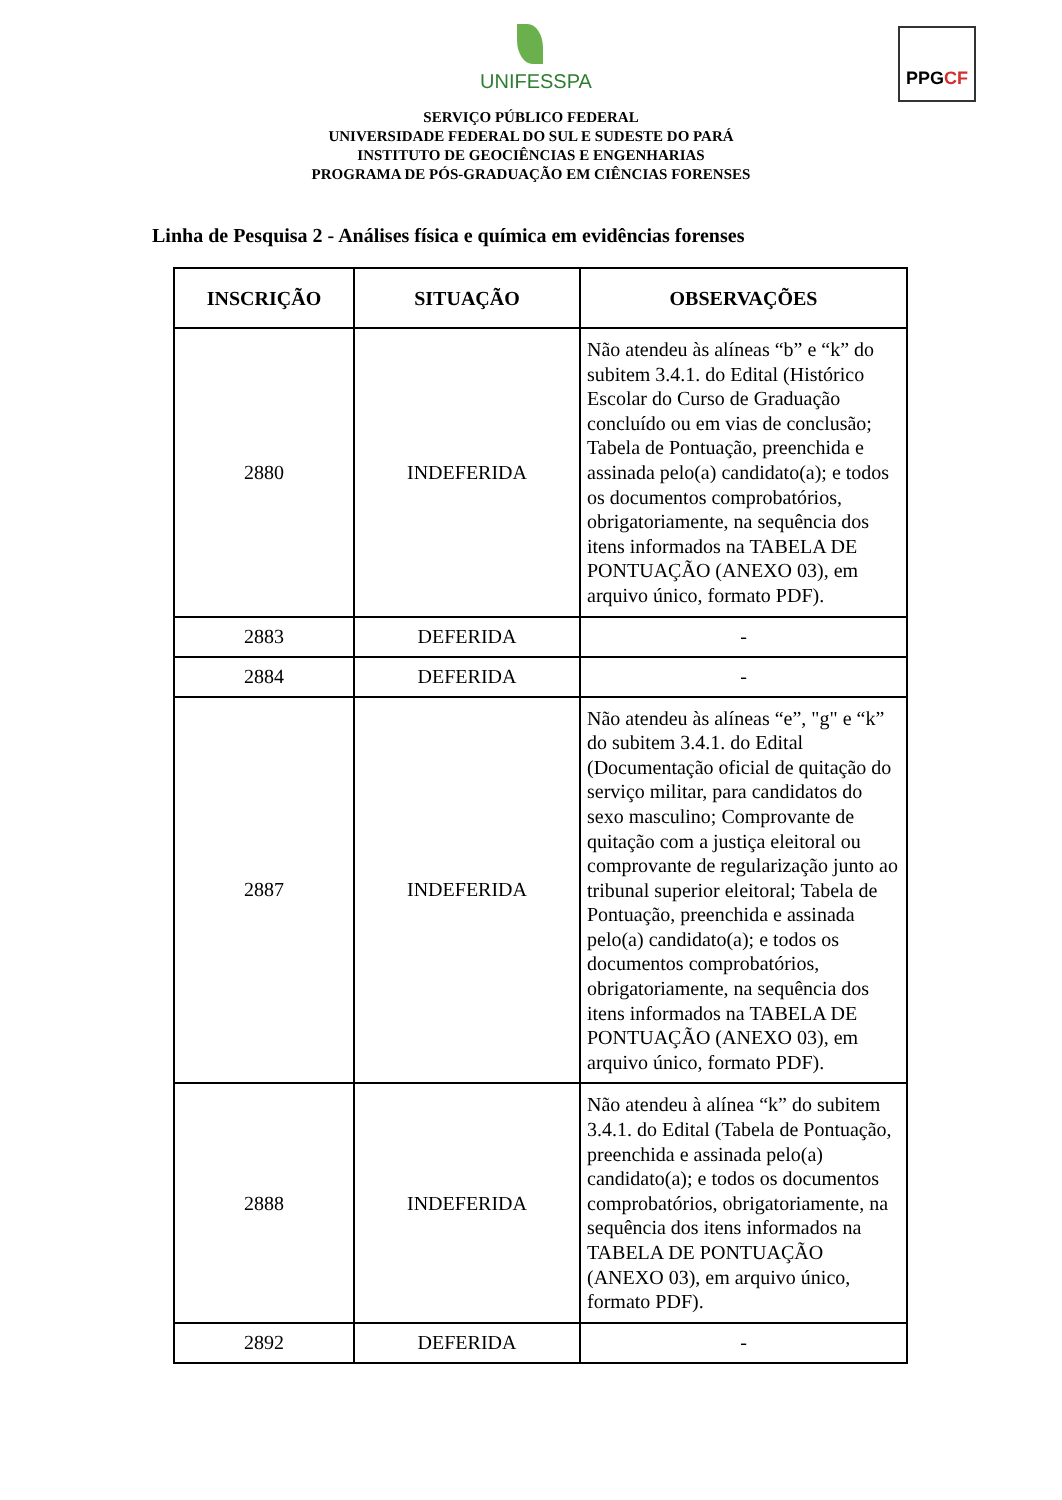UNIFESSPA
PPGCF
SERVIÇO PÚBLICO FEDERAL
UNIVERSIDADE FEDERAL DO SUL E SUDESTE DO PARÁ
INSTITUTO DE GEOCIÊNCIAS E ENGENHARIAS
PROGRAMA DE PÓS-GRADUAÇÃO EM CIÊNCIAS FORENSES
Linha de Pesquisa 2 - Análises física e química em evidências forenses
| INSCRIÇÃO | SITUAÇÃO | OBSERVAÇÕES |
| --- | --- | --- |
| 2880 | INDEFERIDA | Não atendeu às alíneas “b” e “k” do subitem 3.4.1. do Edital (Histórico Escolar do Curso de Graduação concluído ou em vias de conclusão; Tabela de Pontuação, preenchida e assinada pelo(a) candidato(a); e todos os documentos comprobatórios, obrigatoriamente, na sequência dos itens informados na TABELA DE PONTUAÇÃO (ANEXO 03), em arquivo único, formato PDF). |
| 2883 | DEFERIDA | - |
| 2884 | DEFERIDA | - |
| 2887 | INDEFERIDA | Não atendeu às alíneas “e”, "g" e “k” do subitem 3.4.1. do Edital (Documentação oficial de quitação do serviço militar, para candidatos do sexo masculino; Comprovante de quitação com a justiça eleitoral ou comprovante de regularização junto ao tribunal superior eleitoral; Tabela de Pontuação, preenchida e assinada pelo(a) candidato(a); e todos os documentos comprobatórios, obrigatoriamente, na sequência dos itens informados na TABELA DE PONTUAÇÃO (ANEXO 03), em arquivo único, formato PDF). |
| 2888 | INDEFERIDA | Não atendeu à alínea “k” do subitem 3.4.1. do Edital (Tabela de Pontuação, preenchida e assinada pelo(a) candidato(a); e todos os documentos comprobatórios, obrigatoriamente, na sequência dos itens informados na TABELA DE PONTUAÇÃO (ANEXO 03), em arquivo único, formato PDF). |
| 2892 | DEFERIDA | - |